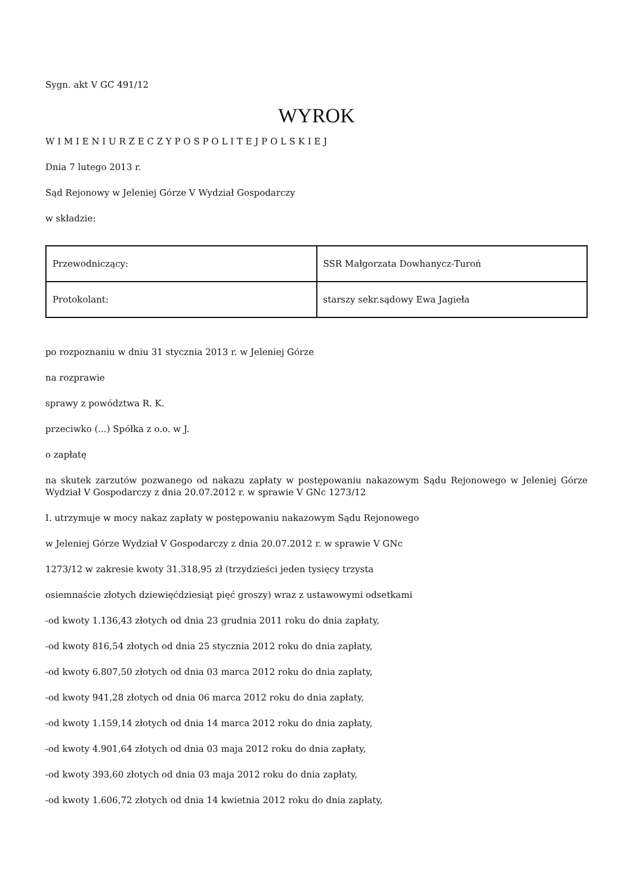Sygn. akt V GC 491/12
WYROK
W I M I E N I U R Z E C Z Y P O S P O L I T E J P O L S K I E J
Dnia 7 lutego 2013 r.
Sąd Rejonowy w Jeleniej Górze V Wydział Gospodarczy
w składzie:
| Przewodniczący: | SSR Małgorzata Dowhanycz-Turoń |
| Protokolant: | starszy sekr.sądowy Ewa Jagieła |
po rozpoznaniu w dniu 31 stycznia 2013 r. w Jeleniej Górze
na rozprawie
sprawy z powództwa R. K.
przeciwko (...) Spółka z o.o. w J.
o zapłatę
na skutek zarzutów pozwanego od nakazu zapłaty w postępowaniu nakazowym Sądu Rejonowego w Jeleniej Górze Wydział V Gospodarczy z dnia 20.07.2012 r. w sprawie V GNc 1273/12
I. utrzymuje w mocy nakaz zapłaty w postępowaniu nakazowym Sądu Rejonowego
w Jeleniej Górze Wydział V Gospodarczy z dnia 20.07.2012 r. w sprawie V GNc
1273/12 w zakresie kwoty 31.318,95 zł (trzydzieści jeden tysięcy trzysta
osiemnaście złotych dziewięćdziesiąt pięć groszy) wraz z ustawowymi odsetkami
-od kwoty 1.136,43 złotych od dnia 23 grudnia 2011 roku do dnia zapłaty,
-od kwoty 816,54 złotych od dnia 25 stycznia 2012 roku do dnia zapłaty,
-od kwoty 6.807,50 złotych od dnia 03 marca 2012 roku do dnia zapłaty,
-od kwoty 941,28 złotych od dnia 06 marca 2012 roku do dnia zapłaty,
-od kwoty 1.159,14 złotych od dnia 14 marca 2012 roku do dnia zapłaty,
-od kwoty 4.901,64 złotych od dnia 03 maja 2012 roku do dnia zapłaty,
-od kwoty 393,60 złotych od dnia 03 maja 2012 roku do dnia zapłaty,
-od kwoty 1.606,72 złotych od dnia 14 kwietnia 2012 roku do dnia zapłaty,